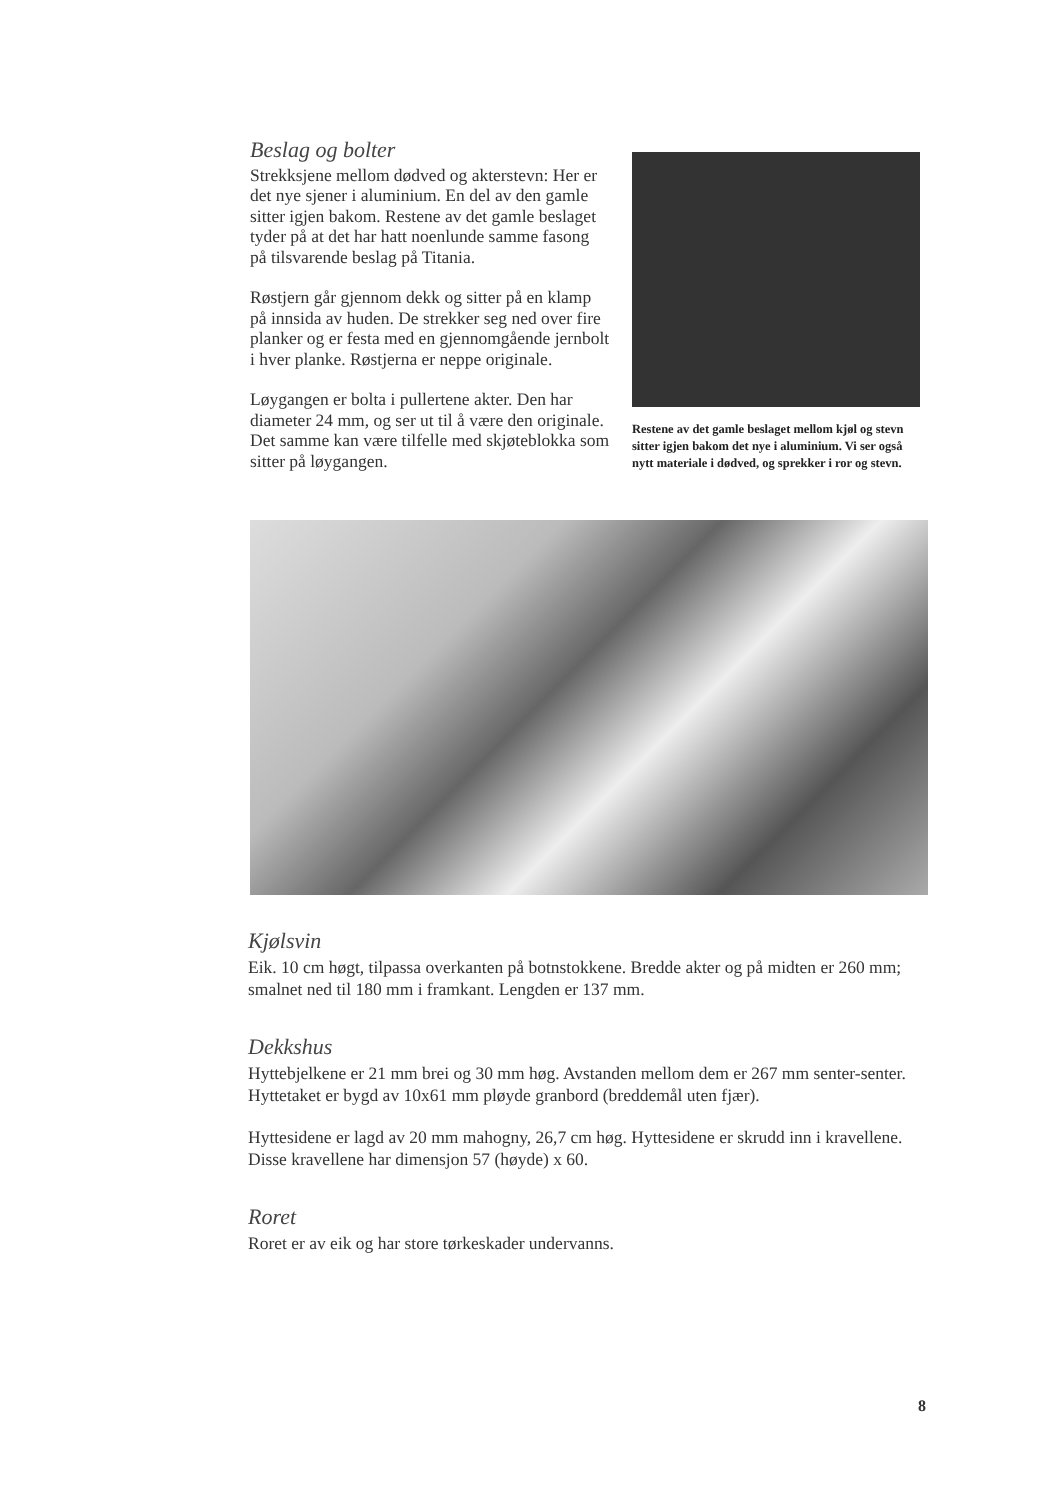Beslag og bolter
Strekksjene mellom dødved og akterstevn: Her er det nye sjener i aluminium. En del av den gamle sitter igjen bakom. Restene av det gamle beslaget tyder på at det har hatt noenlunde samme fasong på tilsvarende beslag på Titania.
Røstjern går gjennom dekk og sitter på en klamp på innsida av huden. De strekker seg ned over fire planker og er festa med en gjennomgående jernbolt i hver planke. Røstjerna er neppe originale.
Løygangen er bolta i pullertene akter. Den har diameter 24 mm, og ser ut til å være den originale. Det samme kan være tilfelle med skjøteblokka som sitter på løygangen.
Restene av det gamle beslaget mellom kjøl og stevn sitter igjen bakom det nye i aluminium. Vi ser også nytt materiale i dødved, og sprekker i ror og stevn.
Kjølsvin
Eik. 10 cm høgt, tilpassa overkanten på botnstokkene. Bredde akter og på midten er 260 mm; smalnet ned til 180 mm i framkant. Lengden er 137 mm.
Dekkshus
Hyttebjelkene er 21 mm brei og 30 mm høg. Avstanden mellom dem er 267 mm senter-senter. Hyttetaket er bygd av 10x61 mm pløyde granbord (breddemål uten fjær).
Hyttesidene er lagd av 20 mm mahogny, 26,7 cm høg. Hyttesidene er skrudd inn i kravellene. Disse kravellene har dimensjon 57 (høyde) x 60.
Roret
Roret er av eik og har store tørkeskader undervanns.
8